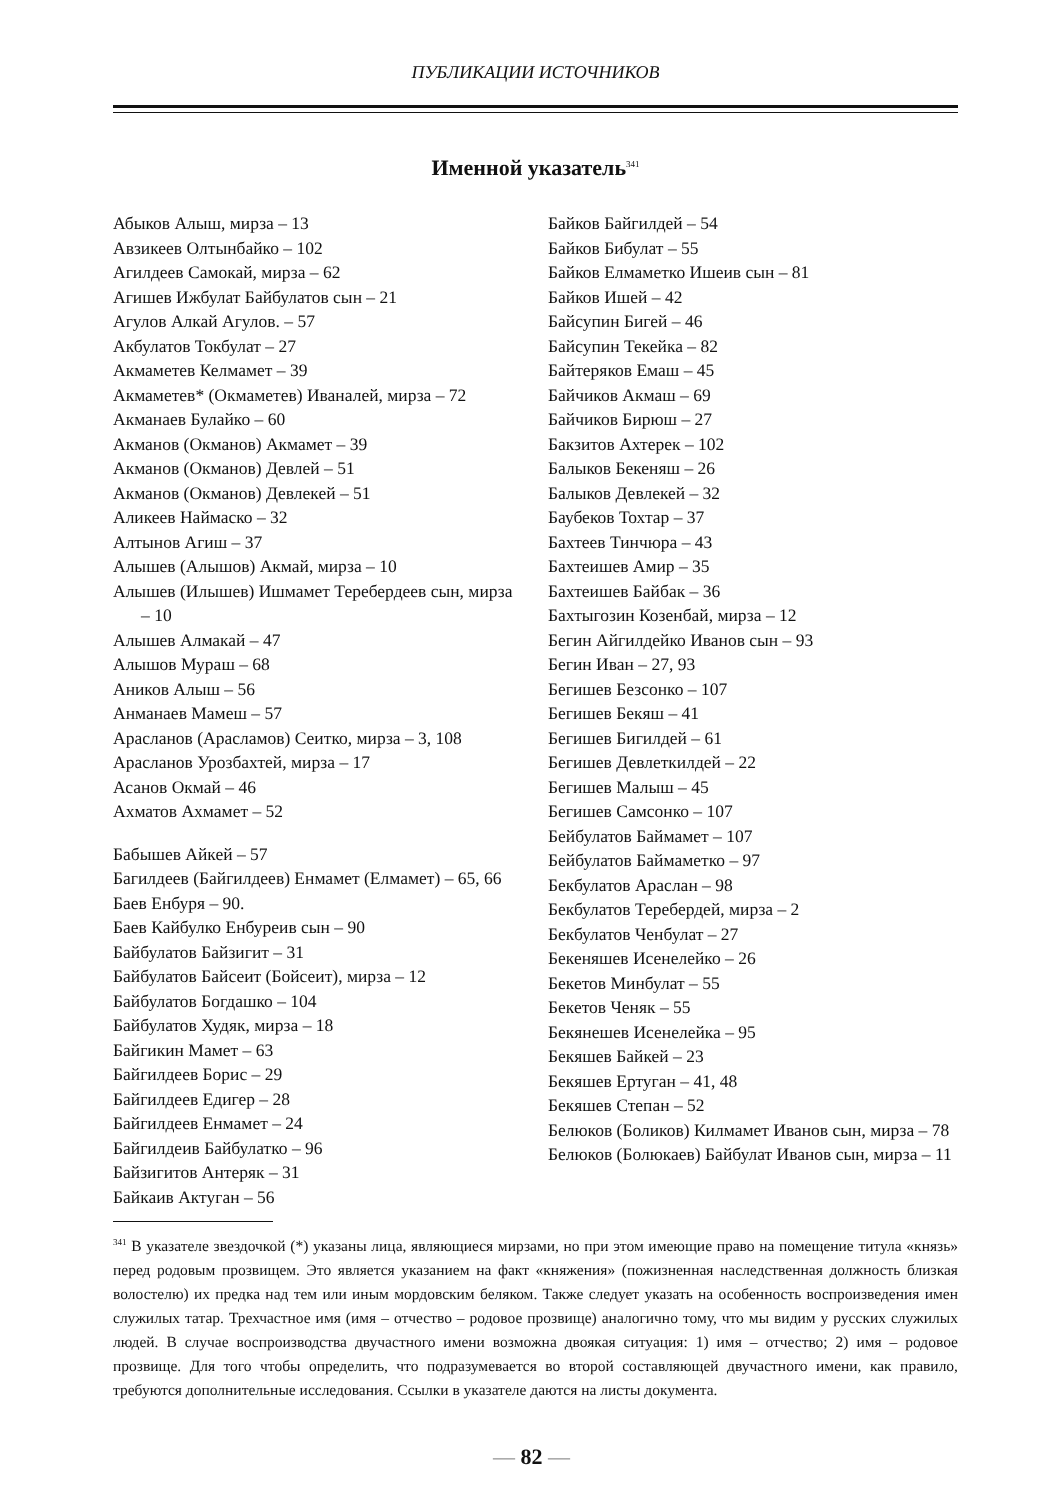ПУБЛИКАЦИИ ИСТОЧНИКОВ
Именной указатель<sup>341</sup>
Абыков Алыш, мирза – 13
Авзикеев Олтынбайко – 102
Агилдеев Самокай, мирза – 62
Агишев Ижбулат Байбулатов сын – 21
Агулов Алкай Агулов. – 57
Акбулатов Токбулат – 27
Акмаметев Келмамет – 39
Акмаметев* (Окмаметев) Иваналей, мирза – 72
Акманаев Булайко – 60
Акманов (Окманов) Акмамет – 39
Акманов (Окманов) Девлей – 51
Акманов (Окманов) Девлекей – 51
Аликеев Наймаско – 32
Алтынов Агиш – 37
Алышев (Алышов) Акмай, мирза – 10
Алышев (Илышев) Ишмамет Теребердеев сын, мирза – 10
Алышев Алмакай – 47
Алышов Мураш – 68
Аников Алыш – 56
Анманаев Мамеш – 57
Арасланов (Арасламов) Сеитко, мирза – 3, 108
Арасланов Урозбахтей, мирза – 17
Асанов Окмай – 46
Ахматов Ахмамет – 52
Бабышев Айкей – 57
Багилдеев (Байгилдеев) Енмамет (Елмамет) – 65, 66
Баев Енбуря – 90.
Баев Кайбулко Енбуреив сын – 90
Байбулатов Байзигит – 31
Байбулатов Байсеит (Бойсеит), мирза – 12
Байбулатов Богдашко – 104
Байбулатов Худяк, мирза – 18
Байгикин Мамет – 63
Байгилдеев Борис – 29
Байгилдеев Едигер – 28
Байгилдеев Енмамет – 24
Байгилдеив Байбулатко – 96
Байзигитов Антеряк – 31
Байкаив Актуган – 56
Байков Байгилдей – 54
Байков Бибулат – 55
Байков Елмаметко Ишеив сын – 81
Байков Ишей – 42
Байсупин Бигей – 46
Байсупин Текейка – 82
Байтеряков Емаш – 45
Байчиков Акмаш – 69
Байчиков Бирюш – 27
Бакзитов Ахтерек – 102
Балыков Бекеняш – 26
Балыков Девлекей – 32
Баубеков Тохтар – 37
Бахтеев Тинчюра – 43
Бахтеишев Амир – 35
Бахтеишев Байбак – 36
Бахтыгозин Козенбай, мирза – 12
Бегин Айгилдейко Иванов сын – 93
Бегин Иван – 27, 93
Бегишев Безсонко – 107
Бегишев Бекяш – 41
Бегишев Бигилдей – 61
Бегишев Девлеткилдей – 22
Бегишев Малыш – 45
Бегишев Самсонко – 107
Бейбулатов Баймамет – 107
Бейбулатов Баймаметко – 97
Бекбулатов Араслан – 98
Бекбулатов Теребердей, мирза – 2
Бекбулатов Ченбулат – 27
Бекеняшев Исенелейко – 26
Бекетов Минбулат – 55
Бекетов Ченяк – 55
Бекянешев Исенелейка – 95
Бекяшев Байкей – 23
Бекяшев Ертуган – 41, 48
Бекяшев Степан – 52
Белюков (Боликов) Килмамет Иванов сын, мирза – 78
Белюков (Болюкаев) Байбулат Иванов сын, мирза – 11
<sup>341</sup> В указателе звездочкой (*) указаны лица, являющиеся мирзами, но при этом имеющие право на помещение титула «князь» перед родовым прозвищем. Это является указанием на факт «княжения» (пожизненная наследственная должность близкая волостелю) их предка над тем или иным мордовским беляком. Также следует указать на особенность воспроизведения имен служилых татар. Трехчастное имя (имя – отчество – родовое прозвище) аналогично тому, что мы видим у русских служилых людей. В случае воспроизводства двучастного имени возможна двоякая ситуация: 1) имя – отчество; 2) имя – родовое прозвище. Для того чтобы определить, что подразумевается во второй составляющей двучастного имени, как правило, требуются дополнительные исследования. Ссылки в указателе даются на листы документа.
— 82 —